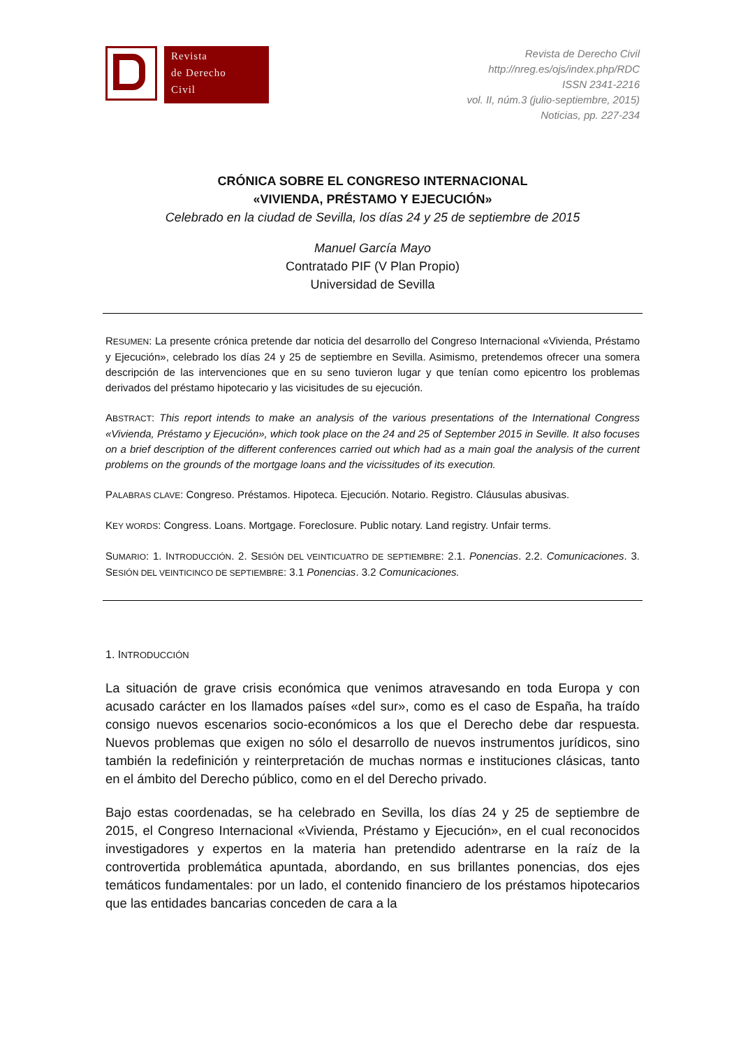Revista
de Derecho
Civil
Revista de Derecho Civil
http://nreg.es/ojs/index.php/RDC
ISSN 2341-2216
vol. II, núm.3 (julio-septiembre, 2015)
Noticias, pp. 227-234
CRÓNICA SOBRE EL CONGRESO INTERNACIONAL
«VIVIENDA, PRÉSTAMO Y EJECUCIÓN»
Celebrado en la ciudad de Sevilla, los días 24 y 25 de septiembre de 2015
Manuel García Mayo
Contratado PIF (V Plan Propio)
Universidad de Sevilla
RESUMEN: La presente crónica pretende dar noticia del desarrollo del Congreso Internacional «Vivienda, Préstamo y Ejecución», celebrado los días 24 y 25 de septiembre en Sevilla. Asimismo, pretendemos ofrecer una somera descripción de las intervenciones que en su seno tuvieron lugar y que tenían como epicentro los problemas derivados del préstamo hipotecario y las vicisitudes de su ejecución.
ABSTRACT: This report intends to make an analysis of the various presentations of the International Congress «Vivienda, Préstamo y Ejecución», which took place on the 24 and 25 of September 2015 in Seville. It also focuses on a brief description of the different conferences carried out which had as a main goal the analysis of the current problems on the grounds of the mortgage loans and the vicissitudes of its execution.
PALABRAS CLAVE: Congreso. Préstamos. Hipoteca. Ejecución. Notario. Registro. Cláusulas abusivas.
KEY WORDS: Congress. Loans. Mortgage. Foreclosure. Public notary. Land registry. Unfair terms.
SUMARIO: 1. INTRODUCCIÓN. 2. SESIÓN DEL VEINTICUATRO DE SEPTIEMBRE: 2.1. Ponencias. 2.2. Comunicaciones. 3. SESIÓN DEL VEINTICINCO DE SEPTIEMBRE: 3.1 Ponencias. 3.2 Comunicaciones.
1. INTRODUCCIÓN
La situación de grave crisis económica que venimos atravesando en toda Europa y con acusado carácter en los llamados países «del sur», como es el caso de España, ha traído consigo nuevos escenarios socio-económicos a los que el Derecho debe dar respuesta. Nuevos problemas que exigen no sólo el desarrollo de nuevos instrumentos jurídicos, sino también la redefinición y reinterpretación de muchas normas e instituciones clásicas, tanto en el ámbito del Derecho público, como en el del Derecho privado.
Bajo estas coordenadas, se ha celebrado en Sevilla, los días 24 y 25 de septiembre de 2015, el Congreso Internacional «Vivienda, Préstamo y Ejecución», en el cual reconocidos investigadores y expertos en la materia han pretendido adentrarse en la raíz de la controvertida problemática apuntada, abordando, en sus brillantes ponencias, dos ejes temáticos fundamentales: por un lado, el contenido financiero de los préstamos hipotecarios que las entidades bancarias conceden de cara a la